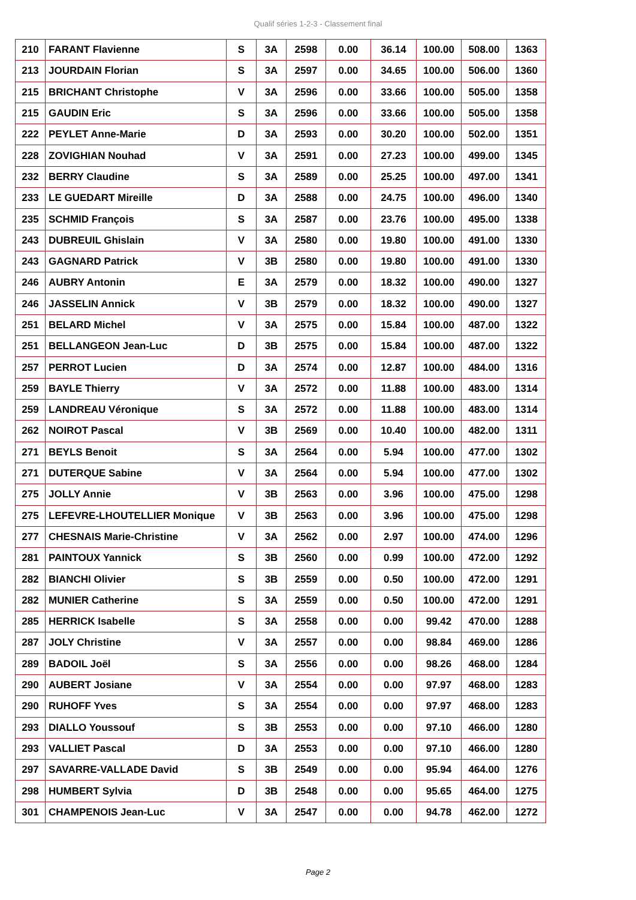Qualif séries 1-2-3 - Classement final
| 210 | FARANT Flavienne | S | 3A | 2598 | 0.00 | 36.14 | 100.00 | 508.00 | 1363 |
| 213 | JOURDAIN Florian | S | 3A | 2597 | 0.00 | 34.65 | 100.00 | 506.00 | 1360 |
| 215 | BRICHANT Christophe | V | 3A | 2596 | 0.00 | 33.66 | 100.00 | 505.00 | 1358 |
| 215 | GAUDIN Eric | S | 3A | 2596 | 0.00 | 33.66 | 100.00 | 505.00 | 1358 |
| 222 | PEYLET Anne-Marie | D | 3A | 2593 | 0.00 | 30.20 | 100.00 | 502.00 | 1351 |
| 228 | ZOVIGHIAN Nouhad | V | 3A | 2591 | 0.00 | 27.23 | 100.00 | 499.00 | 1345 |
| 232 | BERRY Claudine | S | 3A | 2589 | 0.00 | 25.25 | 100.00 | 497.00 | 1341 |
| 233 | LE GUEDART Mireille | D | 3A | 2588 | 0.00 | 24.75 | 100.00 | 496.00 | 1340 |
| 235 | SCHMID François | S | 3A | 2587 | 0.00 | 23.76 | 100.00 | 495.00 | 1338 |
| 243 | DUBREUIL Ghislain | V | 3A | 2580 | 0.00 | 19.80 | 100.00 | 491.00 | 1330 |
| 243 | GAGNARD Patrick | V | 3B | 2580 | 0.00 | 19.80 | 100.00 | 491.00 | 1330 |
| 246 | AUBRY Antonin | E | 3A | 2579 | 0.00 | 18.32 | 100.00 | 490.00 | 1327 |
| 246 | JASSELIN Annick | V | 3B | 2579 | 0.00 | 18.32 | 100.00 | 490.00 | 1327 |
| 251 | BELARD Michel | V | 3A | 2575 | 0.00 | 15.84 | 100.00 | 487.00 | 1322 |
| 251 | BELLANGEON Jean-Luc | D | 3B | 2575 | 0.00 | 15.84 | 100.00 | 487.00 | 1322 |
| 257 | PERROT Lucien | D | 3A | 2574 | 0.00 | 12.87 | 100.00 | 484.00 | 1316 |
| 259 | BAYLE Thierry | V | 3A | 2572 | 0.00 | 11.88 | 100.00 | 483.00 | 1314 |
| 259 | LANDREAU Véronique | S | 3A | 2572 | 0.00 | 11.88 | 100.00 | 483.00 | 1314 |
| 262 | NOIROT Pascal | V | 3B | 2569 | 0.00 | 10.40 | 100.00 | 482.00 | 1311 |
| 271 | BEYLS Benoit | S | 3A | 2564 | 0.00 | 5.94 | 100.00 | 477.00 | 1302 |
| 271 | DUTERQUE Sabine | V | 3A | 2564 | 0.00 | 5.94 | 100.00 | 477.00 | 1302 |
| 275 | JOLLY Annie | V | 3B | 2563 | 0.00 | 3.96 | 100.00 | 475.00 | 1298 |
| 275 | LEFEVRE-LHOUTELLIER Monique | V | 3B | 2563 | 0.00 | 3.96 | 100.00 | 475.00 | 1298 |
| 277 | CHESNAIS Marie-Christine | V | 3A | 2562 | 0.00 | 2.97 | 100.00 | 474.00 | 1296 |
| 281 | PAINTOUX Yannick | S | 3B | 2560 | 0.00 | 0.99 | 100.00 | 472.00 | 1292 |
| 282 | BIANCHI Olivier | S | 3B | 2559 | 0.00 | 0.50 | 100.00 | 472.00 | 1291 |
| 282 | MUNIER Catherine | S | 3A | 2559 | 0.00 | 0.50 | 100.00 | 472.00 | 1291 |
| 285 | HERRICK Isabelle | S | 3A | 2558 | 0.00 | 0.00 | 99.42 | 470.00 | 1288 |
| 287 | JOLY Christine | V | 3A | 2557 | 0.00 | 0.00 | 98.84 | 469.00 | 1286 |
| 289 | BADOIL Joël | S | 3A | 2556 | 0.00 | 0.00 | 98.26 | 468.00 | 1284 |
| 290 | AUBERT Josiane | V | 3A | 2554 | 0.00 | 0.00 | 97.97 | 468.00 | 1283 |
| 290 | RUHOFF Yves | S | 3A | 2554 | 0.00 | 0.00 | 97.97 | 468.00 | 1283 |
| 293 | DIALLO Youssouf | S | 3B | 2553 | 0.00 | 0.00 | 97.10 | 466.00 | 1280 |
| 293 | VALLIET Pascal | D | 3A | 2553 | 0.00 | 0.00 | 97.10 | 466.00 | 1280 |
| 297 | SAVARRE-VALLADE David | S | 3B | 2549 | 0.00 | 0.00 | 95.94 | 464.00 | 1276 |
| 298 | HUMBERT Sylvia | D | 3B | 2548 | 0.00 | 0.00 | 95.65 | 464.00 | 1275 |
| 301 | CHAMPENOIS Jean-Luc | V | 3A | 2547 | 0.00 | 0.00 | 94.78 | 462.00 | 1272 |
Page 2